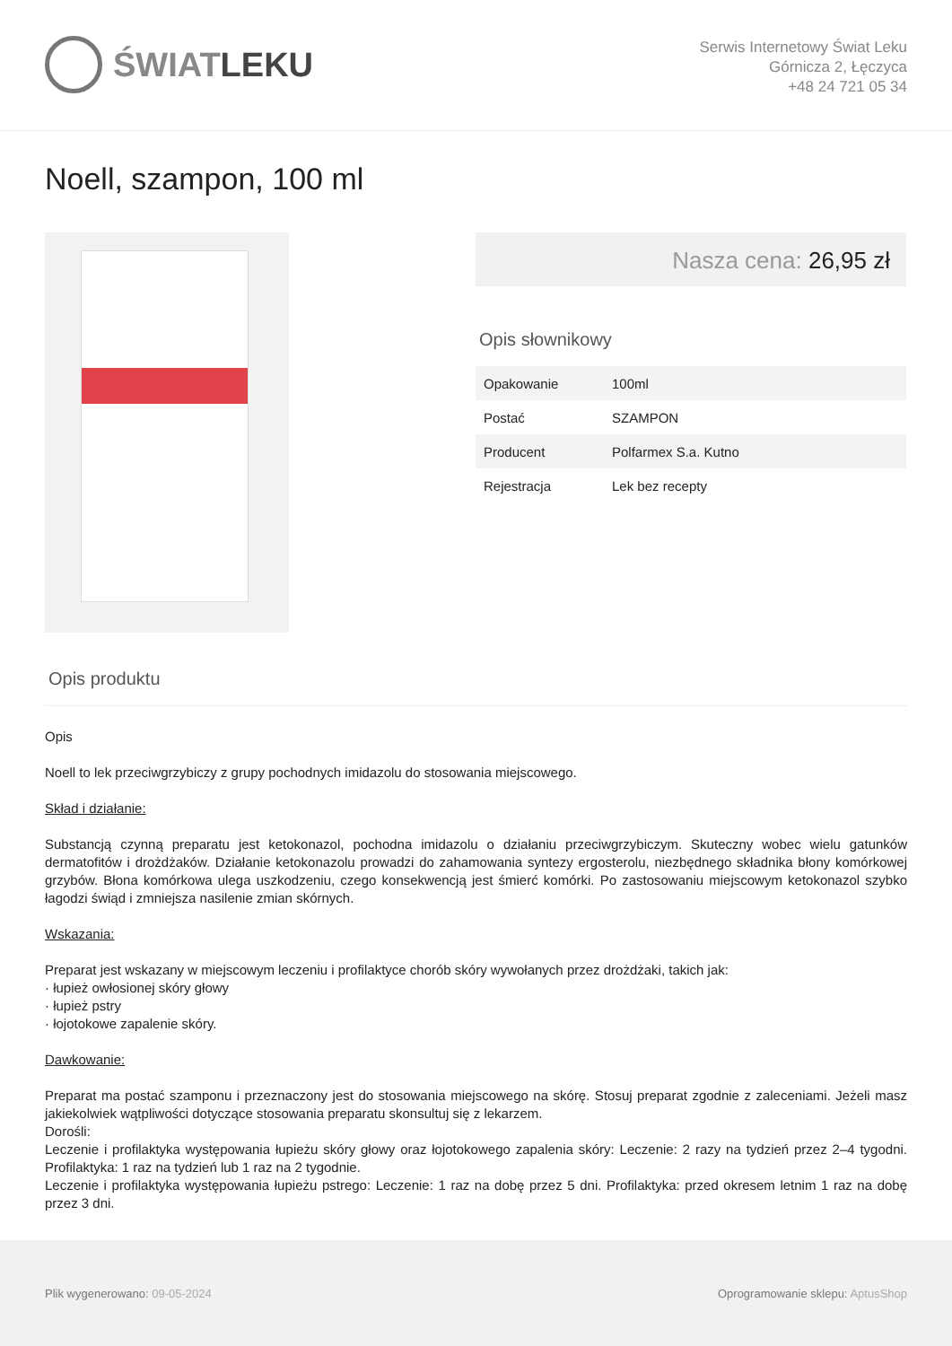ŚWIAT LEKU
Serwis Internetowy Świat Leku
Górnicza 2, Łęczyca
+48 24 721 05 34
Noell, szampon, 100 ml
Nasza cena: 26,95 zł
Opis słownikowy
| Opakowanie | 100ml |
| Postać | SZAMPON |
| Producent | Polfarmex S.a. Kutno |
| Rejestracja | Lek bez recepty |
Opis produktu
Opis
Noell to lek przeciwgrzybiczy z grupy pochodnych imidazolu do stosowania miejscowego.
Skład i działanie:
Substancją czynną preparatu jest ketokonazol, pochodna imidazolu o działaniu przeciwgrzybiczym. Skuteczny wobec wielu gatunków dermatofitów i drożdżaków. Działanie ketokonazolu prowadzi do zahamowania syntezy ergosterolu, niezbędnego składnika błony komórkowej grzybów. Błona komórkowa ulega uszkodzeniu, czego konsekwencją jest śmierć komórki. Po zastosowaniu miejscowym ketokonazol szybko łagodzi świąd i zmniejsza nasilenie zmian skórnych.
Wskazania:
Preparat jest wskazany w miejscowym leczeniu i profilaktyce chorób skóry wywołanych przez drożdżaki, takich jak:
· łupież owłosionej skóry głowy
· łupież pstry
· łojotokowe zapalenie skóry.
Dawkowanie:
Preparat ma postać szamponu i przeznaczony jest do stosowania miejscowego na skórę. Stosuj preparat zgodnie z zaleceniami. Jeżeli masz jakiekolwiek wątpliwości dotyczące stosowania preparatu skonsultuj się z lekarzem.
Dorośli:
Leczenie i profilaktyka występowania łupieżu skóry głowy oraz łojotokowego zapalenia skóry: Leczenie: 2 razy na tydzień przez 2–4 tygodni. Profilaktyka: 1 raz na tydzień lub 1 raz na 2 tygodnie.
Leczenie i profilaktyka występowania łupieżu pstrego: Leczenie: 1 raz na dobę przez 5 dni. Profilaktyka: przed okresem letnim 1 raz na dobę przez 3 dni.
Plik wygenerowano: 09-05-2024
Oprogramowanie sklepu: AptusShop